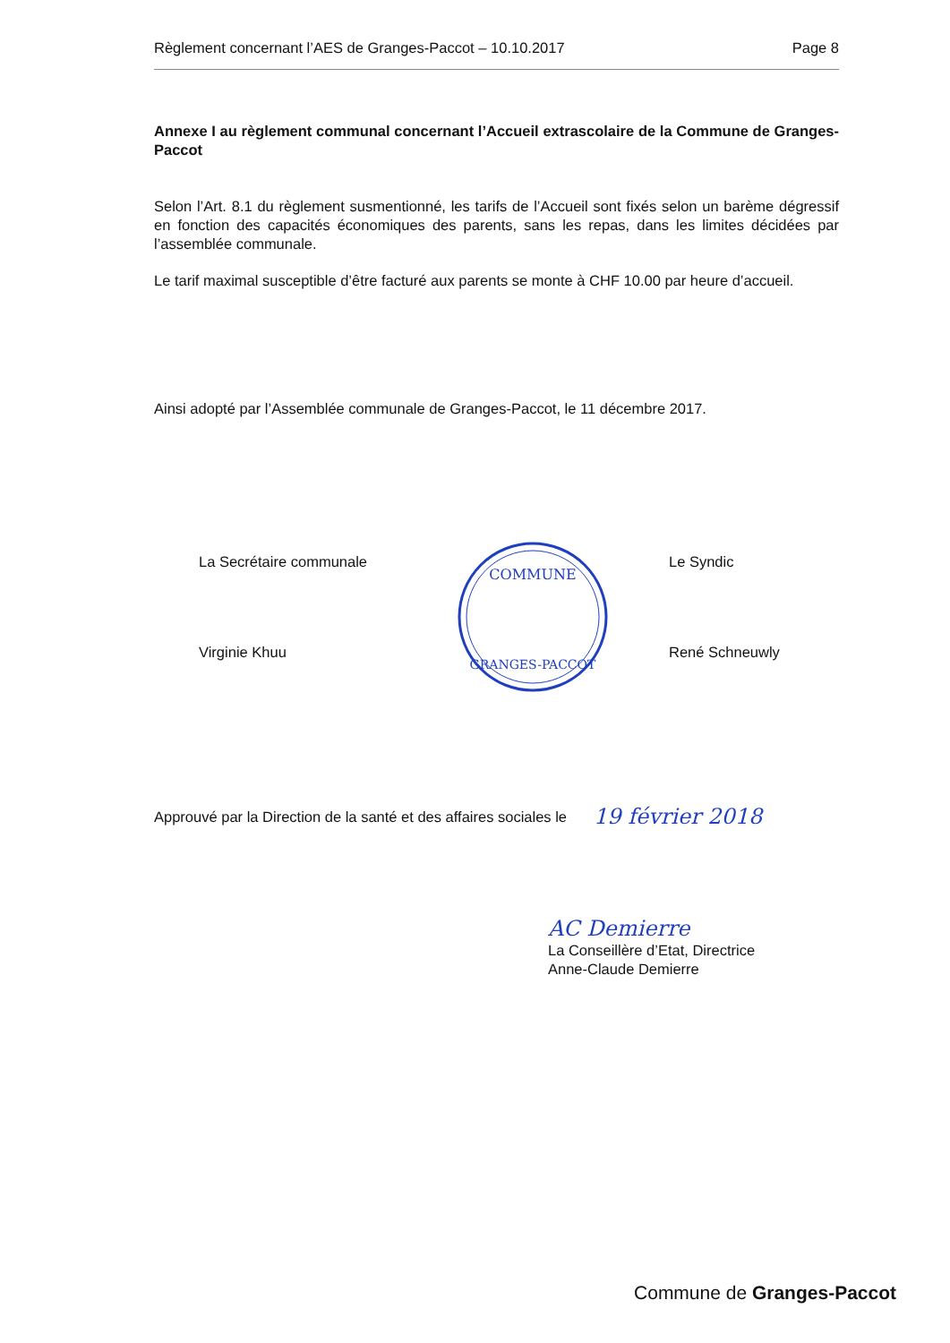Règlement concernant l’AES de Granges-Paccot – 10.10.2017 Page 8
Annexe I au règlement communal concernant l’Accueil extrascolaire de la Commune de Granges-Paccot
Selon l’Art. 8.1 du règlement susmentionné, les tarifs de l’Accueil sont fixés selon un barème dégressif en fonction des capacités économiques des parents, sans les repas, dans les limites décidées par l’assemblée communale.
Le tarif maximal susceptible d’être facturé aux parents se monte à CHF 10.00 par heure d’accueil.
Ainsi adopté par l’Assemblée communale de Granges-Paccot, le 11 décembre 2017.
La Secrétaire communale
Virginie Khuu
COMMUNE
GRANGES-PACCOT
Le Syndic
René Schneuwly
Approuvé par la Direction de la santé et des affaires sociales le 19 février 2018
AC Demierre
La Conseillère d’Etat, Directrice
Anne-Claude Demierre
Commune de Granges-Paccot